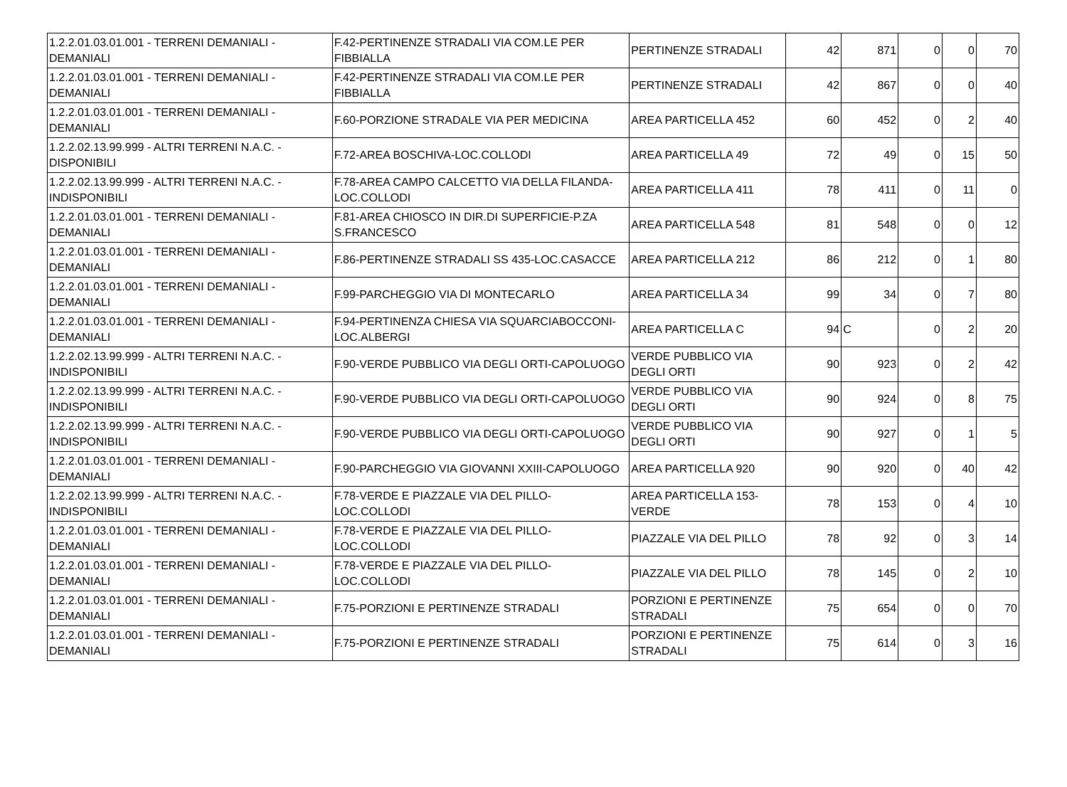| 1.2.2.01.03.01.001 - TERRENI DEMANIALI - DEMANIALI | F.42-PERTINENZE STRADALI VIA COM.LE PER FIBBIALLA | PERTINENZE STRADALI | 42 | 871 | 0 | 0 | 70 |
| 1.2.2.01.03.01.001 - TERRENI DEMANIALI - DEMANIALI | F.42-PERTINENZE STRADALI VIA COM.LE PER FIBBIALLA | PERTINENZE STRADALI | 42 | 867 | 0 | 0 | 40 |
| 1.2.2.01.03.01.001 - TERRENI DEMANIALI - DEMANIALI | F.60-PORZIONE STRADALE VIA PER MEDICINA | AREA PARTICELLA 452 | 60 | 452 | 0 | 2 | 40 |
| 1.2.2.02.13.99.999 - ALTRI TERRENI N.A.C. - DISPONIBILI | F.72-AREA BOSCHIVA-LOC.COLLODI | AREA PARTICELLA 49 | 72 | 49 | 0 | 15 | 50 |
| 1.2.2.02.13.99.999 - ALTRI TERRENI N.A.C. - INDISPONIBILI | F.78-AREA CAMPO CALCETTO VIA DELLA FILANDA-LOC.COLLODI | AREA PARTICELLA 411 | 78 | 411 | 0 | 11 | 0 |
| 1.2.2.01.03.01.001 - TERRENI DEMANIALI - DEMANIALI | F.81-AREA CHIOSCO IN DIR.DI SUPERFICIE-P.ZA S.FRANCESCO | AREA PARTICELLA 548 | 81 | 548 | 0 | 0 | 12 |
| 1.2.2.01.03.01.001 - TERRENI DEMANIALI - DEMANIALI | F.86-PERTINENZE STRADALI SS 435-LOC.CASACCE | AREA PARTICELLA 212 | 86 | 212 | 0 | 1 | 80 |
| 1.2.2.01.03.01.001 - TERRENI DEMANIALI - DEMANIALI | F.99-PARCHEGGIO VIA DI MONTECARLO | AREA PARTICELLA 34 | 99 | 34 | 0 | 7 | 80 |
| 1.2.2.01.03.01.001 - TERRENI DEMANIALI - DEMANIALI | F.94-PERTINENZA CHIESA VIA SQUARCIABOCCONI-LOC.ALBERGI | AREA PARTICELLA C | 94 | C | 0 | 2 | 20 |
| 1.2.2.02.13.99.999 - ALTRI TERRENI N.A.C. - INDISPONIBILI | F.90-VERDE PUBBLICO VIA DEGLI ORTI-CAPOLUOGO | VERDE PUBBLICO VIA DEGLI ORTI | 90 | 923 | 0 | 2 | 42 |
| 1.2.2.02.13.99.999 - ALTRI TERRENI N.A.C. - INDISPONIBILI | F.90-VERDE PUBBLICO VIA DEGLI ORTI-CAPOLUOGO | VERDE PUBBLICO VIA DEGLI ORTI | 90 | 924 | 0 | 8 | 75 |
| 1.2.2.02.13.99.999 - ALTRI TERRENI N.A.C. - INDISPONIBILI | F.90-VERDE PUBBLICO VIA DEGLI ORTI-CAPOLUOGO | VERDE PUBBLICO VIA DEGLI ORTI | 90 | 927 | 0 | 1 | 5 |
| 1.2.2.01.03.01.001 - TERRENI DEMANIALI - DEMANIALI | F.90-PARCHEGGIO VIA GIOVANNI XXIII-CAPOLUOGO | AREA PARTICELLA 920 | 90 | 920 | 0 | 40 | 42 |
| 1.2.2.02.13.99.999 - ALTRI TERRENI N.A.C. - INDISPONIBILI | F.78-VERDE E PIAZZALE VIA DEL PILLO-LOC.COLLODI | AREA PARTICELLA 153-VERDE | 78 | 153 | 0 | 4 | 10 |
| 1.2.2.01.03.01.001 - TERRENI DEMANIALI - DEMANIALI | F.78-VERDE E PIAZZALE VIA DEL PILLO-LOC.COLLODI | PIAZZALE VIA DEL PILLO | 78 | 92 | 0 | 3 | 14 |
| 1.2.2.01.03.01.001 - TERRENI DEMANIALI - DEMANIALI | F.78-VERDE E PIAZZALE VIA DEL PILLO-LOC.COLLODI | PIAZZALE VIA DEL PILLO | 78 | 145 | 0 | 2 | 10 |
| 1.2.2.01.03.01.001 - TERRENI DEMANIALI - DEMANIALI | F.75-PORZIONI E PERTINENZE STRADALI | PORZIONI E PERTINENZE STRADALI | 75 | 654 | 0 | 0 | 70 |
| 1.2.2.01.03.01.001 - TERRENI DEMANIALI - DEMANIALI | F.75-PORZIONI E PERTINENZE STRADALI | PORZIONI E PERTINENZE STRADALI | 75 | 614 | 0 | 3 | 16 |